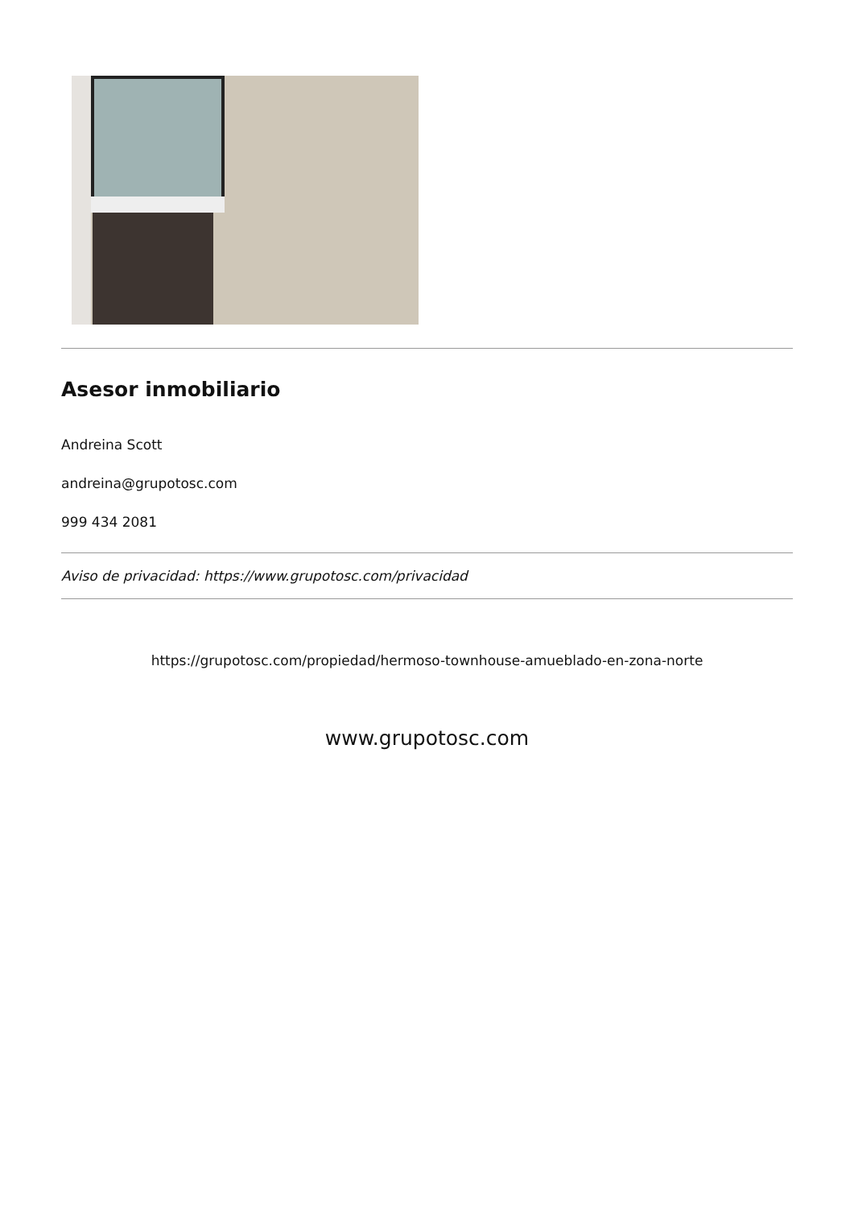Asesor inmobiliario
Andreina Scott
andreina@grupotosc.com
999 434 2081
Aviso de privacidad: https://www.grupotosc.com/privacidad
https://grupotosc.com/propiedad/hermoso-townhouse-amueblado-en-zona-norte
www.grupotosc.com